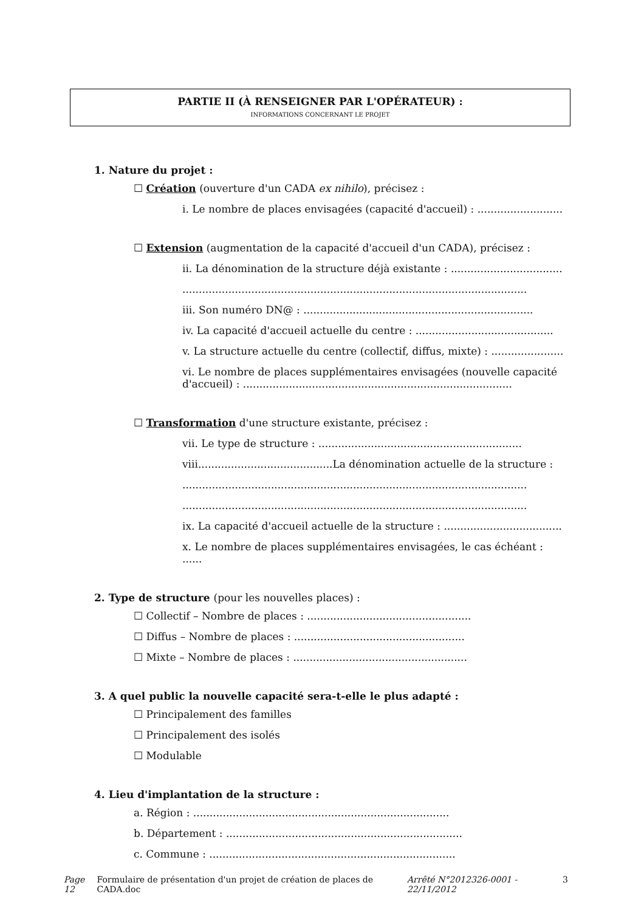PARTIE II (À RENSEIGNER PAR L'OPÉRATEUR) :
INFORMATIONS CONCERNANT LE PROJET
1. Nature du projet :
☐ Création (ouverture d'un CADA ex nihilo), précisez :
i. Le nombre de places envisagées (capacité d'accueil) : ..........................
☐ Extension (augmentation de la capacité d'accueil d'un CADA), précisez :
ii. La dénomination de la structure déjà existante : ..................................
.........................................................................................................
iii. Son numéro DN@ : ......................................................................
iv. La capacité d'accueil actuelle du centre : ..........................................
v. La structure actuelle du centre (collectif, diffus, mixte) : ......................
vi. Le nombre de places supplémentaires envisagées (nouvelle capacité d'accueil) : ..................................................................................
☐ Transformation d'une structure existante, précisez :
vii. Le type de structure : ..............................................................
viii.........................................La dénomination actuelle de la structure :
.........................................................................................................
.........................................................................................................
ix. La capacité d'accueil actuelle de la structure : ....................................
x. Le nombre de places supplémentaires envisagées, le cas échéant : ......
2. Type de structure (pour les nouvelles places) :
☐ Collectif – Nombre de places : ..................................................
☐ Diffus – Nombre de places : ....................................................
☐ Mixte – Nombre de places : .....................................................
3. A quel public la nouvelle capacité sera-t-elle le plus adapté :
☐ Principalement des familles
☐ Principalement des isolés
☐ Modulable
4. Lieu d'implantation de la structure :
a. Région : ..............................................................................
b. Département : ........................................................................
c. Commune : ...........................................................................
Page 12 Formulaire de présentation d'un projet de création de places de CADA.doc Arrêté N°2012326-0001 - 22/11/2012 3